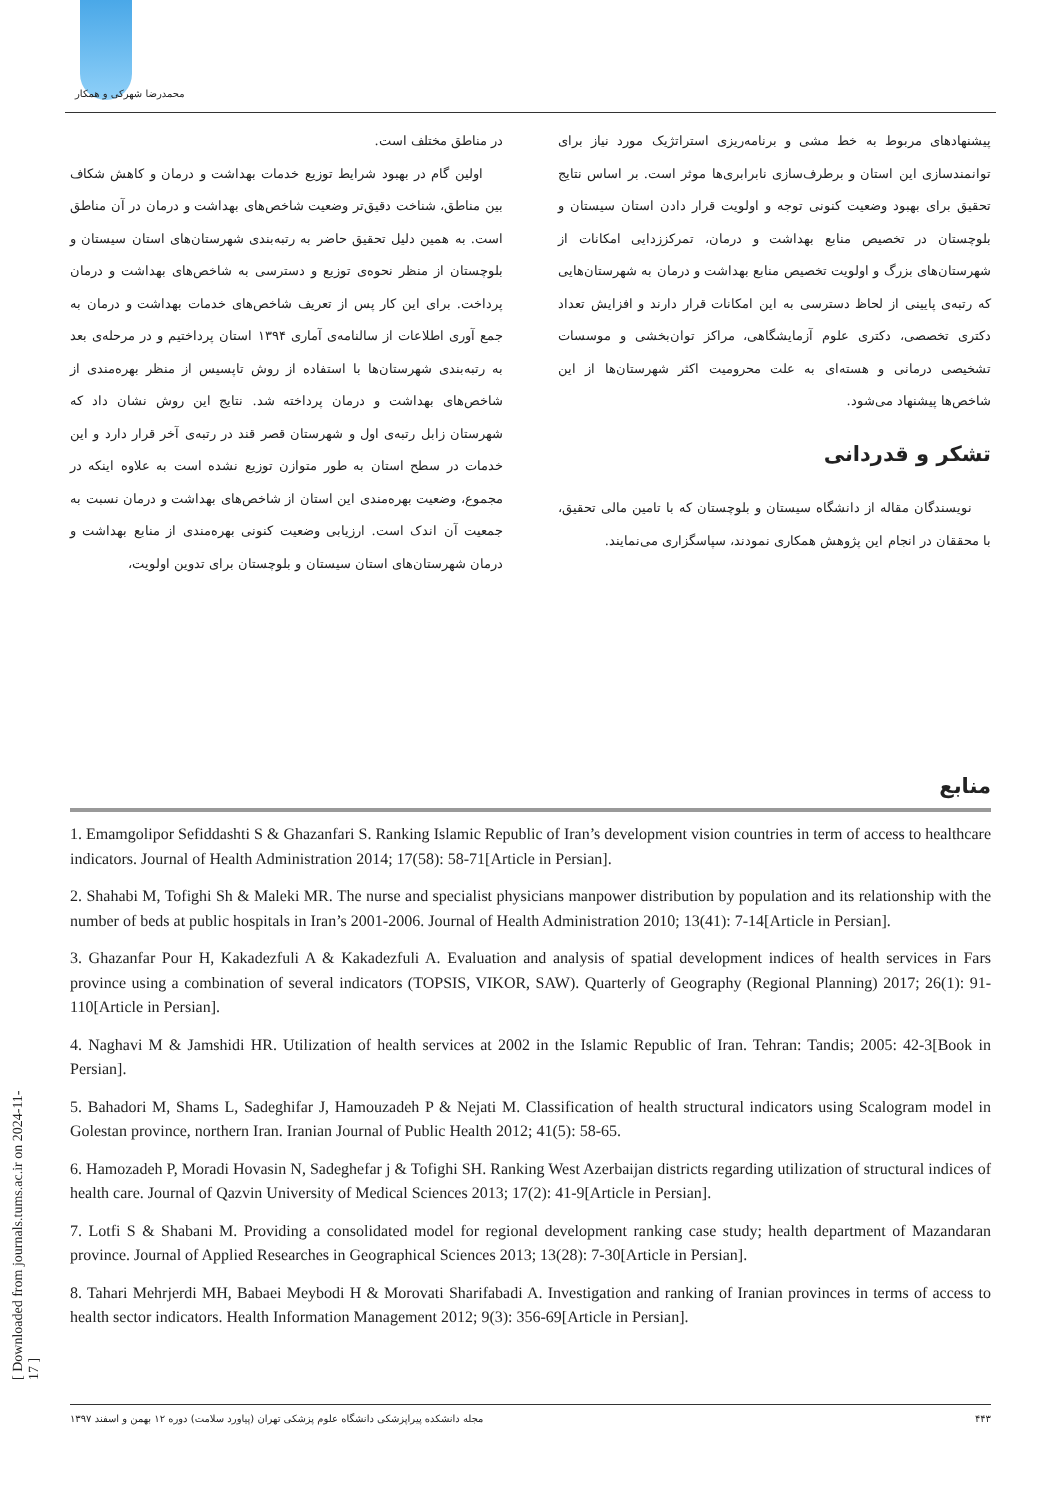محمدرضا شهرکی و همکار
در مناطق مختلف است.
اولین گام در بهبود شرایط توزیع خدمات بهداشت و درمان و کاهش شکاف بین مناطق، شناخت دقیق‌تر وضعیت شاخص‌های بهداشت و درمان در آن مناطق است. به همین دلیل تحقیق حاضر به رتبه‌بندی شهرستان‌های استان سیستان و بلوچستان از منظر نحوه‌ی توزیع و دسترسی به شاخص‌های بهداشت و درمان پرداخت. برای این کار پس از تعریف شاخص‌های خدمات بهداشت و درمان به جمع آوری اطلاعات از سالنامه‌ی آماری ۱۳۹۴ استان پرداختیم و در مرحله‌ی بعد به رتبه‌بندی شهرستان‌ها با استفاده از روش تاپسیس از منظر بهره‌مندی از شاخص‌های بهداشت و درمان پرداخته شد. نتایج این روش نشان داد که شهرستان زابل رتبه‌ی اول و شهرستان قصر قند در رتبه‌ی آخر قرار دارد و این خدمات در سطح استان به طور متوازن توزیع نشده است به علاوه اینکه در مجموع، وضعیت بهره‌مندی این استان از شاخص‌های بهداشت و درمان نسبت به جمعیت آن اندک است. ارزیابی وضعیت کنونی بهره‌مندی از منابع بهداشت و درمان شهرستان‌های استان سیستان و بلوچستان برای تدوین اولویت،
پیشنهادهای مربوط به خط مشی و برنامه‌ریزی استراتژیک مورد نیاز برای توانمندسازی این استان و برطرف‌سازی نابرابری‌ها موثر است. بر اساس نتایج تحقیق برای بهبود وضعیت کنونی توجه و اولویت قرار دادن استان سیستان و بلوچستان در تخصیص منابع بهداشت و درمان، تمرکززدایی امکانات از شهرستان‌های بزرگ و اولویت تخصیص منابع بهداشت و درمان به شهرستان‌هایی که رتبه‌ی پایینی از لحاظ دسترسی به این امکانات قرار دارند و افزایش تعداد دکتری تخصصی، دکتری علوم آزمایشگاهی، مراکز توان‌بخشی و موسسات تشخیصی درمانی و هسته‌ای به علت محرومیت اکثر شهرستان‌ها از این شاخص‌ها پیشنهاد می‌شود.
تشکر و قدردانی
نویسندگان مقاله از دانشگاه سیستان و بلوچستان که با تامین مالی تحقیق، با محققان در انجام این پژوهش همکاری نمودند، سپاسگزاری می‌نمایند.
منابع
1. Emamgolipor Sefiddashti S & Ghazanfari S. Ranking Islamic Republic of Iran’s development vision countries in term of access to healthcare indicators. Journal of Health Administration 2014; 17(58): 58-71[Article in Persian].
2. Shahabi M, Tofighi Sh & Maleki MR. The nurse and specialist physicians manpower distribution by population and its relationship with the number of beds at public hospitals in Iran’s 2001-2006. Journal of Health Administration 2010; 13(41): 7-14[Article in Persian].
3. Ghazanfar Pour H, Kakadezfuli A & Kakadezfuli A. Evaluation and analysis of spatial development indices of health services in Fars province using a combination of several indicators (TOPSIS, VIKOR, SAW). Quarterly of Geography (Regional Planning) 2017; 26(1): 91-110[Article in Persian].
4. Naghavi M & Jamshidi HR. Utilization of health services at 2002 in the Islamic Republic of Iran. Tehran: Tandis; 2005: 42-3[Book in Persian].
5. Bahadori M, Shams L, Sadeghifar J, Hamouzadeh P & Nejati M. Classification of health structural indicators using Scalogram model in Golestan province, northern Iran. Iranian Journal of Public Health 2012; 41(5): 58-65.
6. Hamozadeh P, Moradi Hovasin N, Sadeghefar j & Tofighi SH. Ranking West Azerbaijan districts regarding utilization of structural indices of health care. Journal of Qazvin University of Medical Sciences 2013; 17(2): 41-9[Article in Persian].
7. Lotfi S & Shabani M. Providing a consolidated model for regional development ranking case study; health department of Mazandaran province. Journal of Applied Researches in Geographical Sciences 2013; 13(28): 7-30[Article in Persian].
8. Tahari Mehrjerdi MH, Babaei Meybodi H & Morovati Sharifabadi A. Investigation and ranking of Iranian provinces in terms of access to health sector indicators. Health Information Management 2012; 9(3): 356-69[Article in Persian].
[ Downloaded from journals.tums.ac.ir on 2024-11-17 ]
۴۴۳ مجله دانشکده پیراپزشکی دانشگاه علوم پزشکی تهران (پیاورد سلامت) دوره ۱۲ بهمن و اسفند ۱۳۹۷